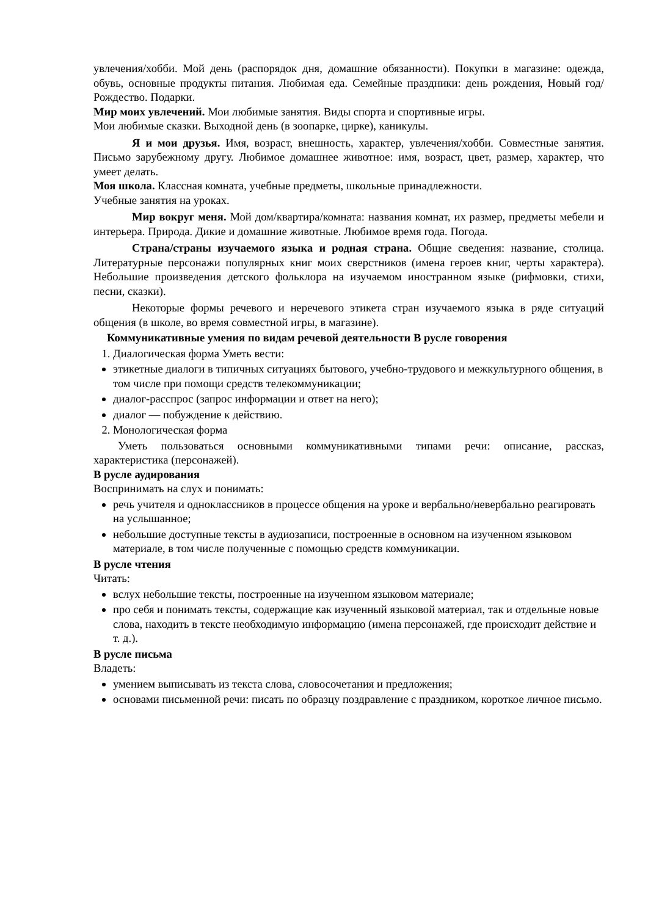увлечения/хобби. Мой день (распорядок дня, домашние обязанности). Покупки в магазине: одежда, обувь, основные продукты питания. Любимая еда. Семейные праздники: день рождения, Новый год/Рождество. Подарки.
Мир моих увлечений. Мои любимые занятия. Виды спорта и спортивные игры.
Мои любимые сказки. Выходной день (в зоопарке, цирке), каникулы.
Я и мои друзья. Имя, возраст, внешность, характер, увлечения/хобби. Совместные занятия. Письмо зарубежному другу. Любимое домашнее животное: имя, возраст, цвет, размер, характер, что умеет делать.
Моя школа. Классная комната, учебные предметы, школьные принадлежности.
Учебные занятия на уроках.
Мир вокруг меня. Мой дом/квартира/комната: названия комнат, их размер, предметы мебели и интерьера. Природа. Дикие и домашние животные. Любимое время года. Погода.
Страна/страны изучаемого языка и родная страна. Общие сведения: название, столица. Литературные персонажи популярных книг моих сверстников (имена героев книг, черты характера). Небольшие произведения детского фольклора на изучаемом иностранном языке (рифмовки, стихи, песни, сказки).
Некоторые формы речевого и неречевого этикета стран изучаемого языка в ряде ситуаций общения (в школе, во время совместной игры, в магазине).
Коммуникативные умения по видам речевой деятельности В русле говорения
1. Диалогическая форма Уметь вести:
этикетные диалоги в типичных ситуациях бытового, учебно-трудового и межкультурного общения, в том числе при помощи средств телекоммуникации;
диалог-расспрос (запрос информации и ответ на него);
диалог — побуждение к действию.
2. Монологическая форма
Уметь пользоваться основными коммуникативными типами речи: описание, рассказ, характеристика (персонажей).
В русле аудирования
Воспринимать на слух и понимать:
речь учителя и одноклассников в процессе общения на уроке и вербально/невербально реагировать на услышанное;
небольшие доступные тексты в аудиозаписи, построенные в основном на изученном языковом материале, в том числе полученные с помощью средств коммуникации.
В русле чтения
Читать:
вслух небольшие тексты, построенные на изученном языковом материале;
про себя и понимать тексты, содержащие как изученный языковой материал, так и отдельные новые слова, находить в тексте необходимую информацию (имена персонажей, где происходит действие и т. д.).
В русле письма
Владеть:
умением выписывать из текста слова, словосочетания и предложения;
основами письменной речи: писать по образцу поздравление с праздником, короткое личное письмо.